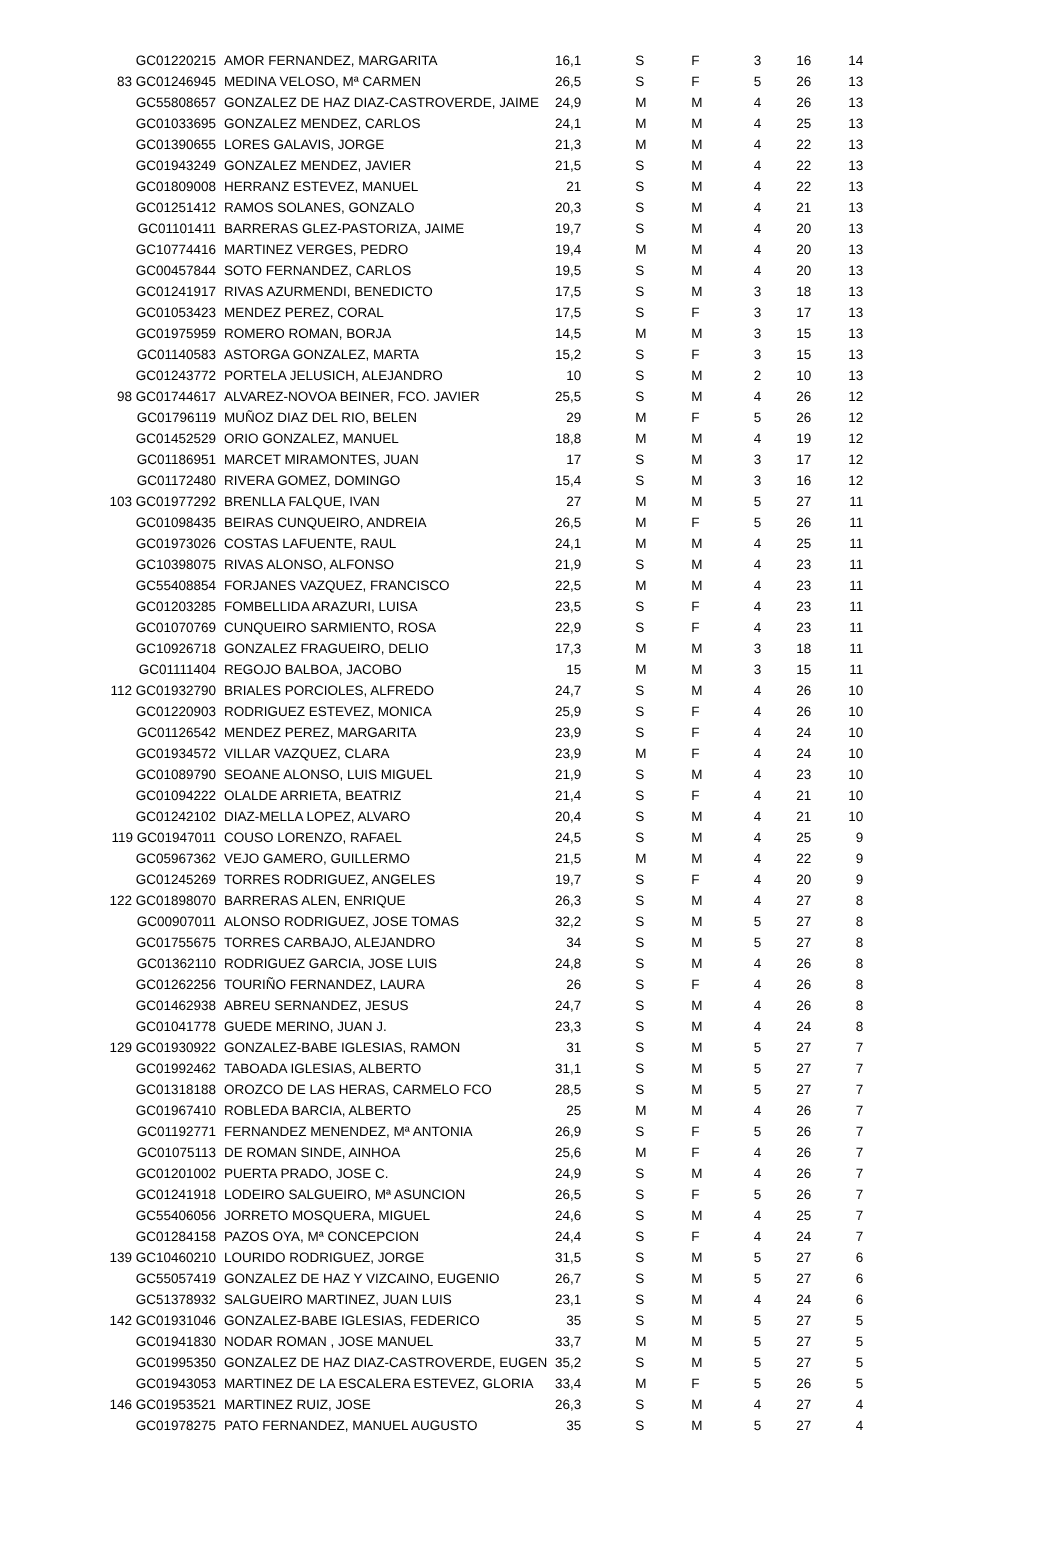| GC01220215 | AMOR FERNANDEZ, MARGARITA | 16,1 | S | F | 3 | 16 | 14 |
| 83 GC01246945 | MEDINA VELOSO, Mª CARMEN | 26,5 | S | F | 5 | 26 | 13 |
| GC55808657 | GONZALEZ DE HAZ DIAZ-CASTROVERDE, JAIME | 24,9 | M | M | 4 | 26 | 13 |
| GC01033695 | GONZALEZ MENDEZ, CARLOS | 24,1 | M | M | 4 | 25 | 13 |
| GC01390655 | LORES GALAVIS, JORGE | 21,3 | M | M | 4 | 22 | 13 |
| GC01943249 | GONZALEZ MENDEZ, JAVIER | 21,5 | S | M | 4 | 22 | 13 |
| GC01809008 | HERRANZ ESTEVEZ, MANUEL | 21 | S | M | 4 | 22 | 13 |
| GC01251412 | RAMOS SOLANES, GONZALO | 20,3 | S | M | 4 | 21 | 13 |
| GC01101411 | BARRERAS GLEZ-PASTORIZA, JAIME | 19,7 | S | M | 4 | 20 | 13 |
| GC10774416 | MARTINEZ VERGES, PEDRO | 19,4 | M | M | 4 | 20 | 13 |
| GC00457844 | SOTO FERNANDEZ, CARLOS | 19,5 | S | M | 4 | 20 | 13 |
| GC01241917 | RIVAS AZURMENDI, BENEDICTO | 17,5 | S | M | 3 | 18 | 13 |
| GC01053423 | MENDEZ PEREZ, CORAL | 17,5 | S | F | 3 | 17 | 13 |
| GC01975959 | ROMERO ROMAN, BORJA | 14,5 | M | M | 3 | 15 | 13 |
| GC01140583 | ASTORGA GONZALEZ, MARTA | 15,2 | S | F | 3 | 15 | 13 |
| GC01243772 | PORTELA JELUSICH, ALEJANDRO | 10 | S | M | 2 | 10 | 13 |
| 98 GC01744617 | ALVAREZ-NOVOA BEINER, FCO. JAVIER | 25,5 | S | M | 4 | 26 | 12 |
| GC01796119 | MUÑOZ DIAZ DEL RIO, BELEN | 29 | M | F | 5 | 26 | 12 |
| GC01452529 | ORIO GONZALEZ, MANUEL | 18,8 | M | M | 4 | 19 | 12 |
| GC01186951 | MARCET MIRAMONTES, JUAN | 17 | S | M | 3 | 17 | 12 |
| GC01172480 | RIVERA GOMEZ, DOMINGO | 15,4 | S | M | 3 | 16 | 12 |
| 103 GC01977292 | BRENLLA FALQUE, IVAN | 27 | M | M | 5 | 27 | 11 |
| GC01098435 | BEIRAS CUNQUEIRO, ANDREIA | 26,5 | M | F | 5 | 26 | 11 |
| GC01973026 | COSTAS LAFUENTE, RAUL | 24,1 | M | M | 4 | 25 | 11 |
| GC10398075 | RIVAS ALONSO, ALFONSO | 21,9 | S | M | 4 | 23 | 11 |
| GC55408854 | FORJANES VAZQUEZ, FRANCISCO | 22,5 | M | M | 4 | 23 | 11 |
| GC01203285 | FOMBELLIDA ARAZURI, LUISA | 23,5 | S | F | 4 | 23 | 11 |
| GC01070769 | CUNQUEIRO SARMIENTO, ROSA | 22,9 | S | F | 4 | 23 | 11 |
| GC10926718 | GONZALEZ FRAGUEIRO, DELIO | 17,3 | M | M | 3 | 18 | 11 |
| GC01111404 | REGOJO BALBOA, JACOBO | 15 | M | M | 3 | 15 | 11 |
| 112 GC01932790 | BRIALES PORCIOLES, ALFREDO | 24,7 | S | M | 4 | 26 | 10 |
| GC01220903 | RODRIGUEZ ESTEVEZ, MONICA | 25,9 | S | F | 4 | 26 | 10 |
| GC01126542 | MENDEZ PEREZ, MARGARITA | 23,9 | S | F | 4 | 24 | 10 |
| GC01934572 | VILLAR VAZQUEZ, CLARA | 23,9 | M | F | 4 | 24 | 10 |
| GC01089790 | SEOANE ALONSO, LUIS MIGUEL | 21,9 | S | M | 4 | 23 | 10 |
| GC01094222 | OLALDE ARRIETA, BEATRIZ | 21,4 | S | F | 4 | 21 | 10 |
| GC01242102 | DIAZ-MELLA LOPEZ, ALVARO | 20,4 | S | M | 4 | 21 | 10 |
| 119 GC01947011 | COUSO LORENZO, RAFAEL | 24,5 | S | M | 4 | 25 | 9 |
| GC05967362 | VEJO GAMERO, GUILLERMO | 21,5 | M | M | 4 | 22 | 9 |
| GC01245269 | TORRES RODRIGUEZ, ANGELES | 19,7 | S | F | 4 | 20 | 9 |
| 122 GC01898070 | BARRERAS ALEN, ENRIQUE | 26,3 | S | M | 4 | 27 | 8 |
| GC00907011 | ALONSO RODRIGUEZ, JOSE TOMAS | 32,2 | S | M | 5 | 27 | 8 |
| GC01755675 | TORRES CARBAJO, ALEJANDRO | 34 | S | M | 5 | 27 | 8 |
| GC01362110 | RODRIGUEZ GARCIA, JOSE LUIS | 24,8 | S | M | 4 | 26 | 8 |
| GC01262256 | TOURIÑO FERNANDEZ, LAURA | 26 | S | F | 4 | 26 | 8 |
| GC01462938 | ABREU SERNANDEZ, JESUS | 24,7 | S | M | 4 | 26 | 8 |
| GC01041778 | GUEDE MERINO, JUAN J. | 23,3 | S | M | 4 | 24 | 8 |
| 129 GC01930922 | GONZALEZ-BABE IGLESIAS, RAMON | 31 | S | M | 5 | 27 | 7 |
| GC01992462 | TABOADA IGLESIAS, ALBERTO | 31,1 | S | M | 5 | 27 | 7 |
| GC01318188 | OROZCO DE LAS HERAS, CARMELO FCO | 28,5 | S | M | 5 | 27 | 7 |
| GC01967410 | ROBLEDA BARCIA, ALBERTO | 25 | M | M | 4 | 26 | 7 |
| GC01192771 | FERNANDEZ MENENDEZ, Mª ANTONIA | 26,9 | S | F | 5 | 26 | 7 |
| GC01075113 | DE ROMAN SINDE, AINHOA | 25,6 | M | F | 4 | 26 | 7 |
| GC01201002 | PUERTA PRADO, JOSE C. | 24,9 | S | M | 4 | 26 | 7 |
| GC01241918 | LODEIRO SALGUEIRO, Mª ASUNCION | 26,5 | S | F | 5 | 26 | 7 |
| GC55406056 | JORRETO MOSQUERA, MIGUEL | 24,6 | S | M | 4 | 25 | 7 |
| GC01284158 | PAZOS OYA, Mª CONCEPCION | 24,4 | S | F | 4 | 24 | 7 |
| 139 GC10460210 | LOURIDO RODRIGUEZ, JORGE | 31,5 | S | M | 5 | 27 | 6 |
| GC55057419 | GONZALEZ DE HAZ Y VIZCAINO, EUGENIO | 26,7 | S | M | 5 | 27 | 6 |
| GC51378932 | SALGUEIRO MARTINEZ, JUAN LUIS | 23,1 | S | M | 4 | 24 | 6 |
| 142 GC01931046 | GONZALEZ-BABE IGLESIAS, FEDERICO | 35 | S | M | 5 | 27 | 5 |
| GC01941830 | NODAR ROMAN , JOSE MANUEL | 33,7 | M | M | 5 | 27 | 5 |
| GC01995350 | GONZALEZ DE HAZ DIAZ-CASTROVERDE, EUGEN | 35,2 | S | M | 5 | 27 | 5 |
| GC01943053 | MARTINEZ DE LA ESCALERA ESTEVEZ, GLORIA | 33,4 | M | F | 5 | 26 | 5 |
| 146 GC01953521 | MARTINEZ RUIZ, JOSE | 26,3 | S | M | 4 | 27 | 4 |
| GC01978275 | PATO FERNANDEZ, MANUEL AUGUSTO | 35 | S | M | 5 | 27 | 4 |